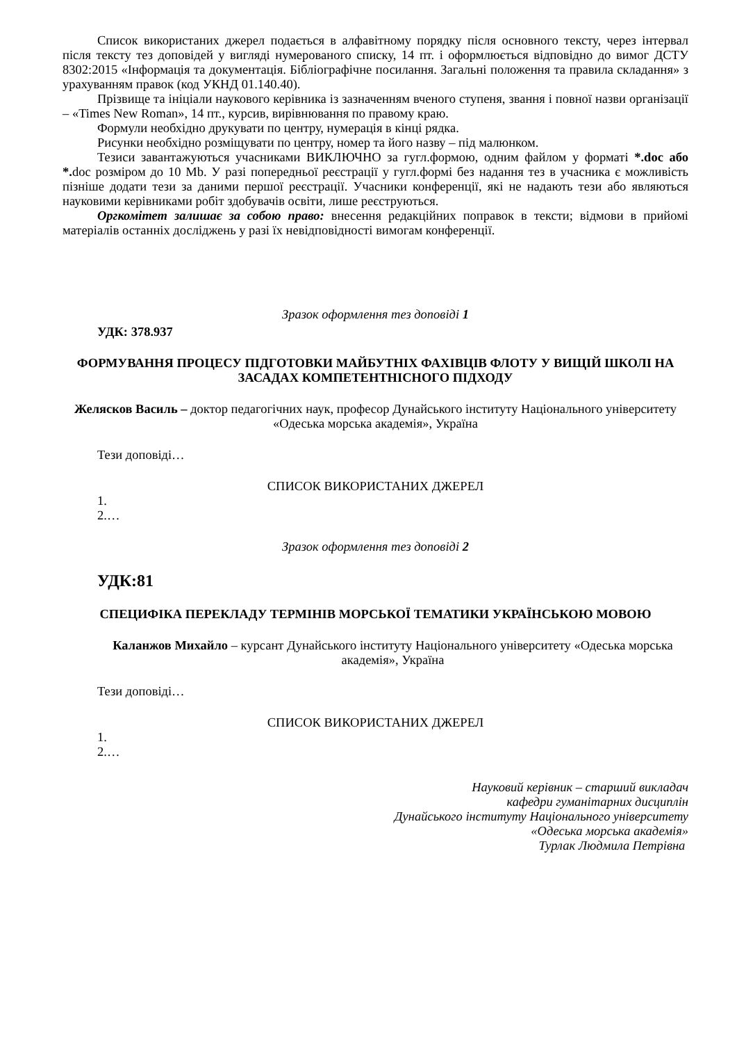Список використаних джерел подається в алфавітному порядку після основного тексту, через інтервал після тексту тез доповідей у вигляді нумерованого списку, 14 пт. і оформлюється відповідно до вимог ДСТУ 8302:2015 «Інформація та документація. Бібліографічне посилання. Загальні положення та правила складання» з урахуванням правок (код УКНД 01.140.40).
Прізвище та ініціали наукового керівника із зазначенням вченого ступеня, звання і повної назви організації – «Times New Roman», 14 пт., курсив, вирівнювання по правому краю.
Формули необхідно друкувати по центру, нумерація в кінці рядка.
Рисунки необхідно розміщувати по центру, номер та його назву – під малюнком.
Тезиси завантажуються учасниками ВИКЛЮЧНО за гугл.формою, одним файлом у форматі *.doc або *. doc розміром до 10 Mb. У разі попередньої реєстрації у гугл.формі без надання тез в учасника є можливість пізніше додати тези за даними першої реєстрації. Учасники конференції, які не надають тези або являються науковими керівниками робіт здобувачів освіти, лише реєструються.
Оргкомітет залишає за собою право: внесення редакційних поправок в тексти; відмови в прийомі матеріалів останніх досліджень у разі їх невідповідності вимогам конференції.
Зразок оформлення тез доповіді 1
УДК: 378.937
ФОРМУВАННЯ ПРОЦЕСУ ПІДГОТОВКИ МАЙБУТНІХ ФАХІВЦІВ ФЛОТУ У ВИЩІЙ ШКОЛІ НА ЗАСАДАХ КОМПЕТЕНТНІСНОГО ПІДХОДУ
Желясков Василь – доктор педагогічних наук, професор Дунайського інституту Національного університету «Одеська морська академія», Україна
Тези доповіді…
СПИСОК ВИКОРИСТАНИХ ДЖЕРЕЛ
1.
2.…
Зразок оформлення тез доповіді 2
УДК:81
СПЕЦИФІКА ПЕРЕКЛАДУ ТЕРМІНІВ МОРСЬКОЇ ТЕМАТИКИ УКРАЇНСЬКОЮ МОВОЮ
Каланжов Михайло – курсант Дунайського інституту Національного університету «Одеська морська академія», Україна
Тези доповіді…
СПИСОК ВИКОРИСТАНИХ ДЖЕРЕЛ
1.
2.…
Науковий керівник – старший викладач
кафедри гуманітарних дисциплін
Дунайського інституту Національного університету
«Одеська морська академія»
Турлак Людмила Петрівна